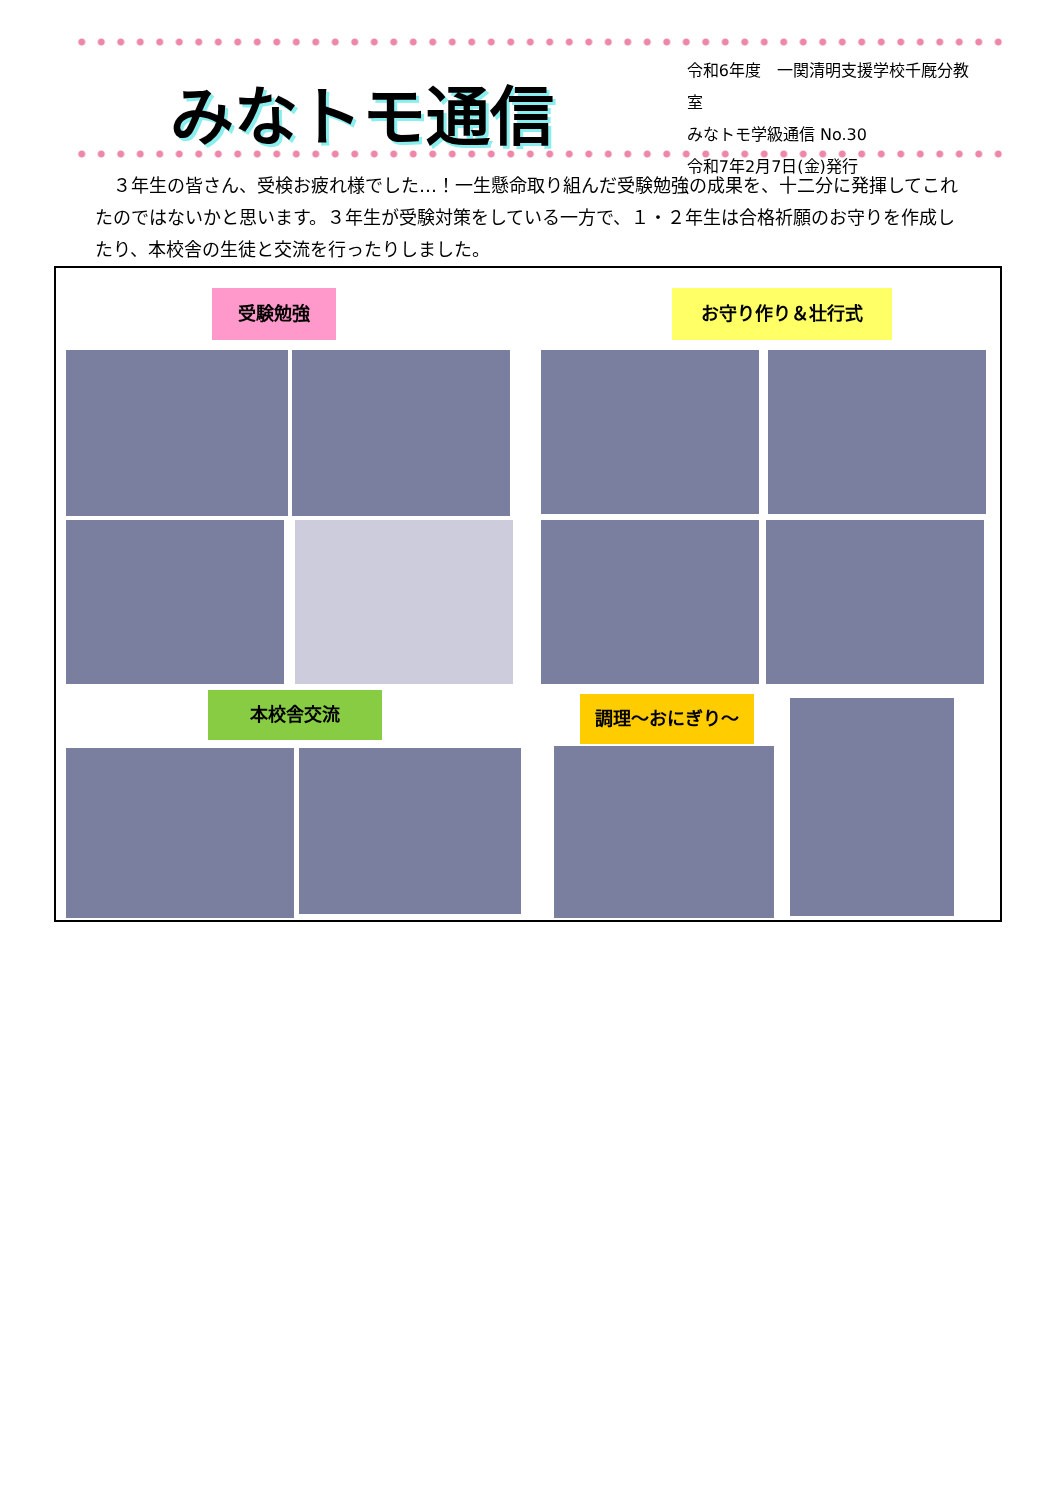みなトモ通信
令和6年度　一関清明支援学校千厩分教室
みなトモ学級通信 No.30
令和7年2月7日(金)発行
３年生の皆さん、受検お疲れ様でした…！一生懸命取り組んだ受験勉強の成果を、十二分に発揮してこれたのではないかと思います。３年生が受験対策をしている一方で、１・２年生は合格祈願のお守りを作成したり、本校舎の生徒と交流を行ったりしました。
受験勉強 お守り作り＆壮行式
本校舎交流 調理～おにぎり～